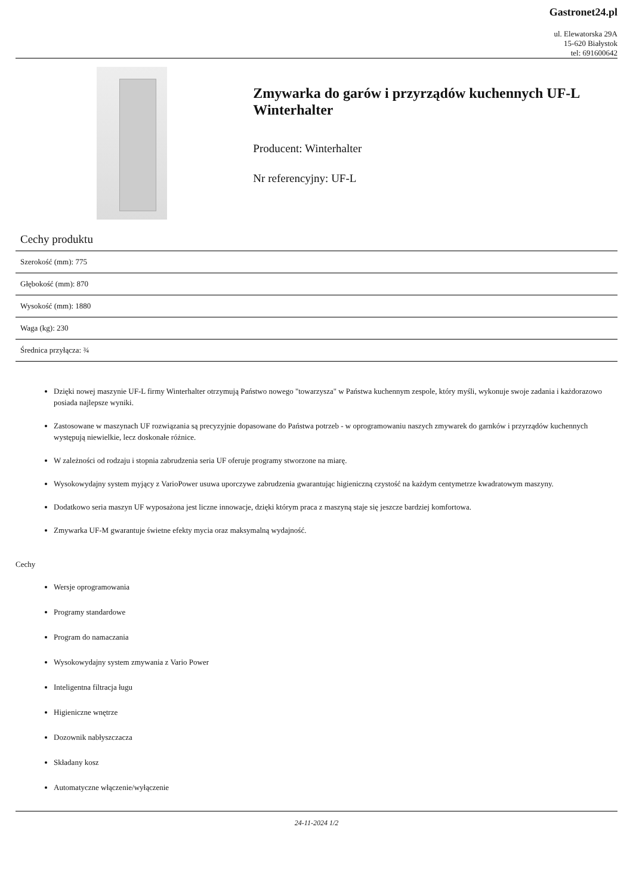Gastronet24.pl
ul. Elewatorska 29A
15-620 Białystok
tel: 691600642
Zmywarka do garów i przyrządów kuchennych UF-L Winterhalter
Producent: Winterhalter
Nr referencyjny: UF-L
Cechy produktu
| Szerokość (mm): 775 |
| Głębokość (mm): 870 |
| Wysokość (mm): 1880 |
| Waga (kg): 230 |
| Średnica przyłącza: ¾ |
Dzięki nowej maszynie UF-L firmy Winterhalter otrzymują Państwo nowego "towarzysza" w Państwa kuchennym zespole, który myśli, wykonuje swoje zadania i każdorazowo posiada najlepsze wyniki.
Zastosowane w maszynach UF rozwiązania są precyzyjnie dopasowane do Państwa potrzeb - w oprogramowaniu naszych zmywarek do garnków i przyrządów kuchennych występują niewielkie, lecz doskonałe różnice.
W zależności od rodzaju i stopnia zabrudzenia seria UF oferuje programy stworzone na miarę.
Wysokowydajny system myjący z VarioPower usuwa uporczywe zabrudzenia gwarantując higieniczną czystość na każdym centymetrze kwadratowym maszyny.
Dodatkowo seria maszyn UF wyposażona jest liczne innowacje, dzięki którym praca z maszyną staje się jeszcze bardziej komfortowa.
Zmywarka UF-M gwarantuje świetne efekty mycia oraz maksymalną wydajność.
Cechy
Wersje oprogramowania
Programy standardowe
Program do namaczania
Wysokowydajny system zmywania z Vario Power
Inteligentna filtracja ługu
Higieniczne wnętrze
Dozownik nabłyszczacza
Składany kosz
Automatyczne włączenie/wyłączenie
24-11-2024 1/2